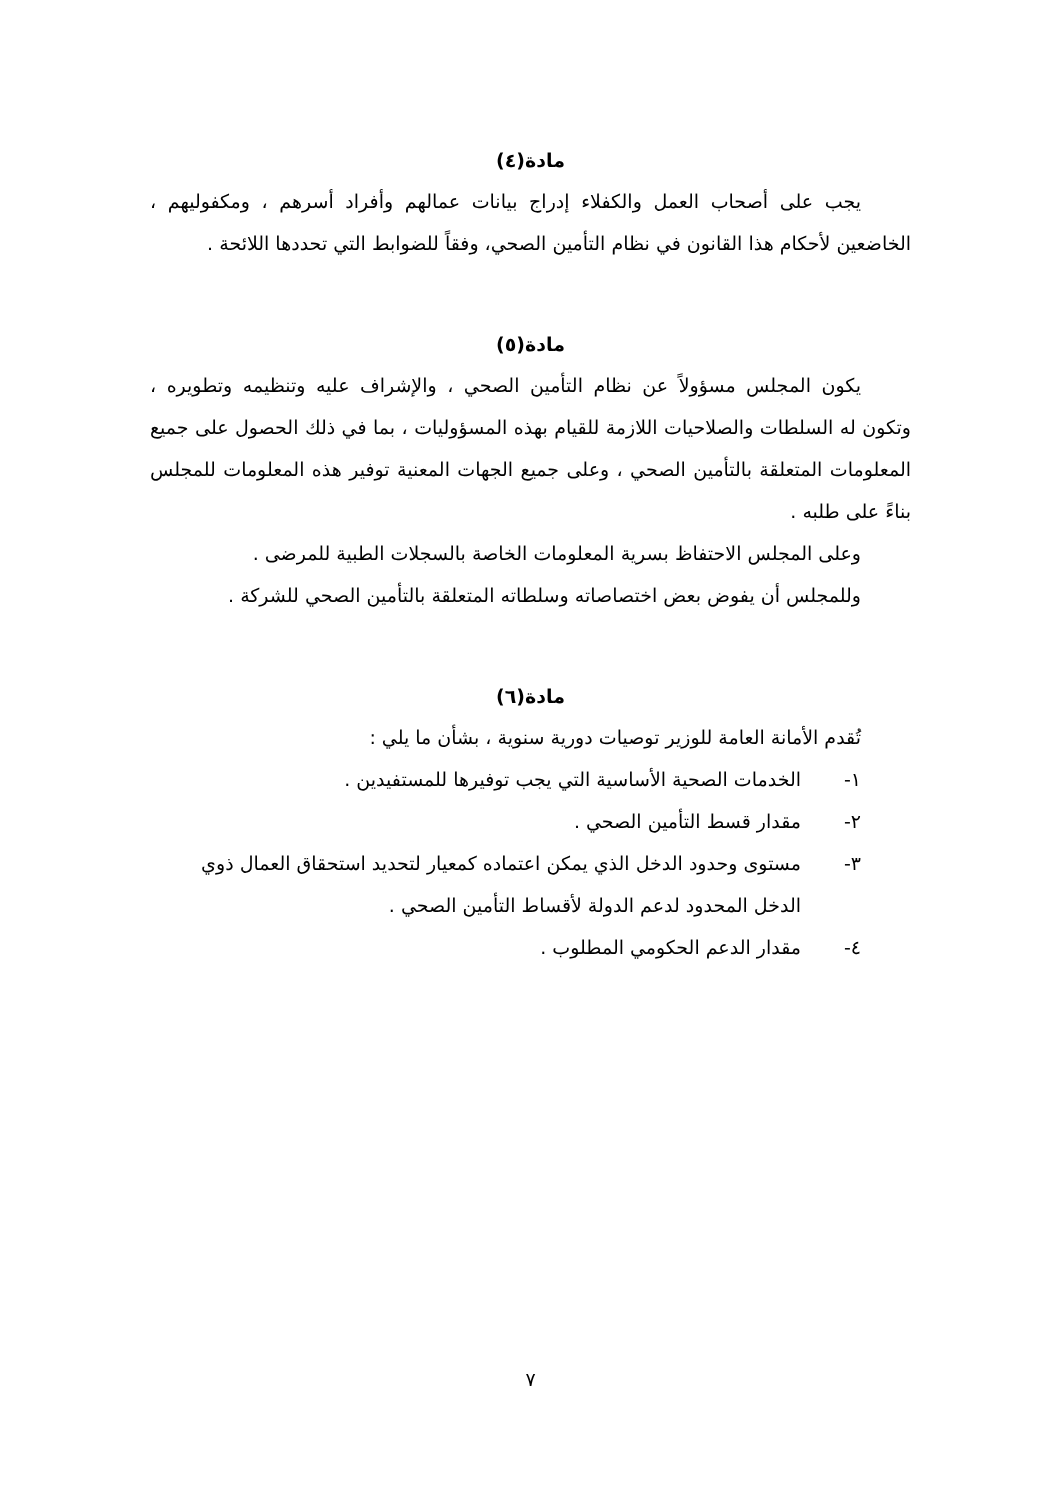مادة(٤)
يجب على أصحاب العمل والكفلاء إدراج بيانات عمالهم وأفراد أسرهم ، ومكفوليهم ، الخاضعين لأحكام هذا القانون في نظام التأمين الصحي، وفقاً للضوابط التي تحددها اللائحة .
مادة(٥)
يكون المجلس مسؤولاً عن نظام التأمين الصحي ، والإشراف عليه وتنظيمه وتطويره ، وتكون له السلطات والصلاحيات اللازمة للقيام بهذه المسؤوليات ، بما في ذلك الحصول على جميع المعلومات المتعلقة بالتأمين الصحي ، وعلى جميع الجهات المعنية توفير هذه المعلومات للمجلس بناءً على طلبه .
وعلى المجلس الاحتفاظ بسرية المعلومات الخاصة بالسجلات الطبية للمرضى .
وللمجلس أن يفوض بعض اختصاصاته وسلطاته المتعلقة بالتأمين الصحي للشركة .
مادة(٦)
تُقدم الأمانة العامة للوزير توصيات دورية سنوية ، بشأن ما يلي :
١- الخدمات الصحية الأساسية التي يجب توفيرها للمستفيدين .
٢- مقدار قسط التأمين الصحي .
٣- مستوى وحدود الدخل الذي يمكن اعتماده كمعيار لتحديد استحقاق العمال ذوي الدخل المحدود لدعم الدولة لأقساط التأمين الصحي .
٤- مقدار الدعم الحكومي المطلوب .
٧